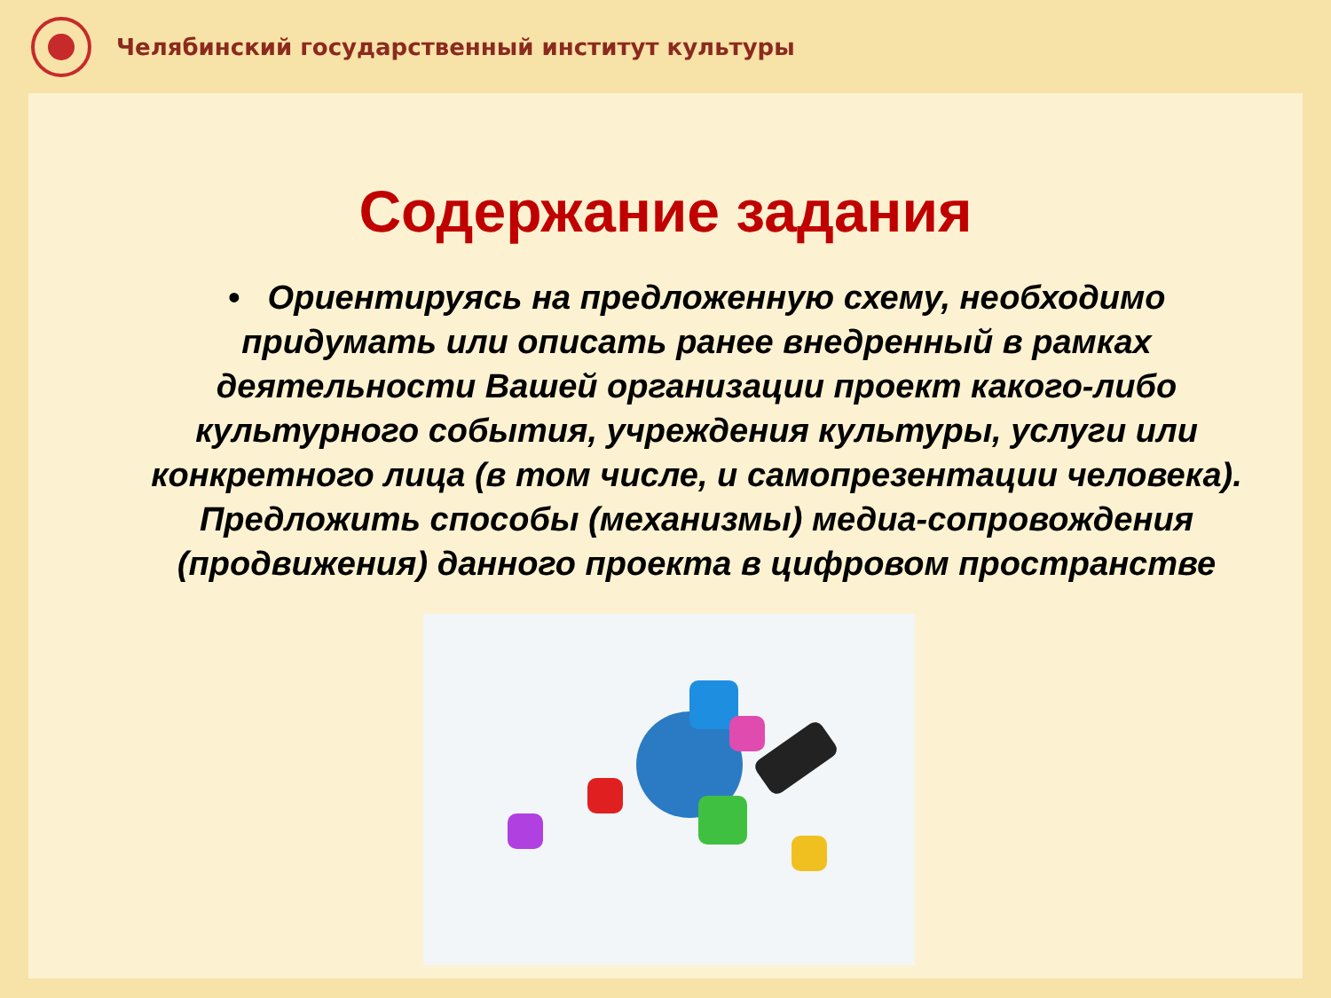Челябинский государственный институт культуры
Содержание задания
• Ориентируясь на предложенную схему, необходимо придумать или описать ранее внедренный в рамках деятельности Вашей организации проект какого-либо культурного события, учреждения культуры, услуги или конкретного лица (в том числе, и самопрезентации человека). Предложить способы (механизмы) медиа-сопровождения (продвижения) данного проекта в цифровом пространстве